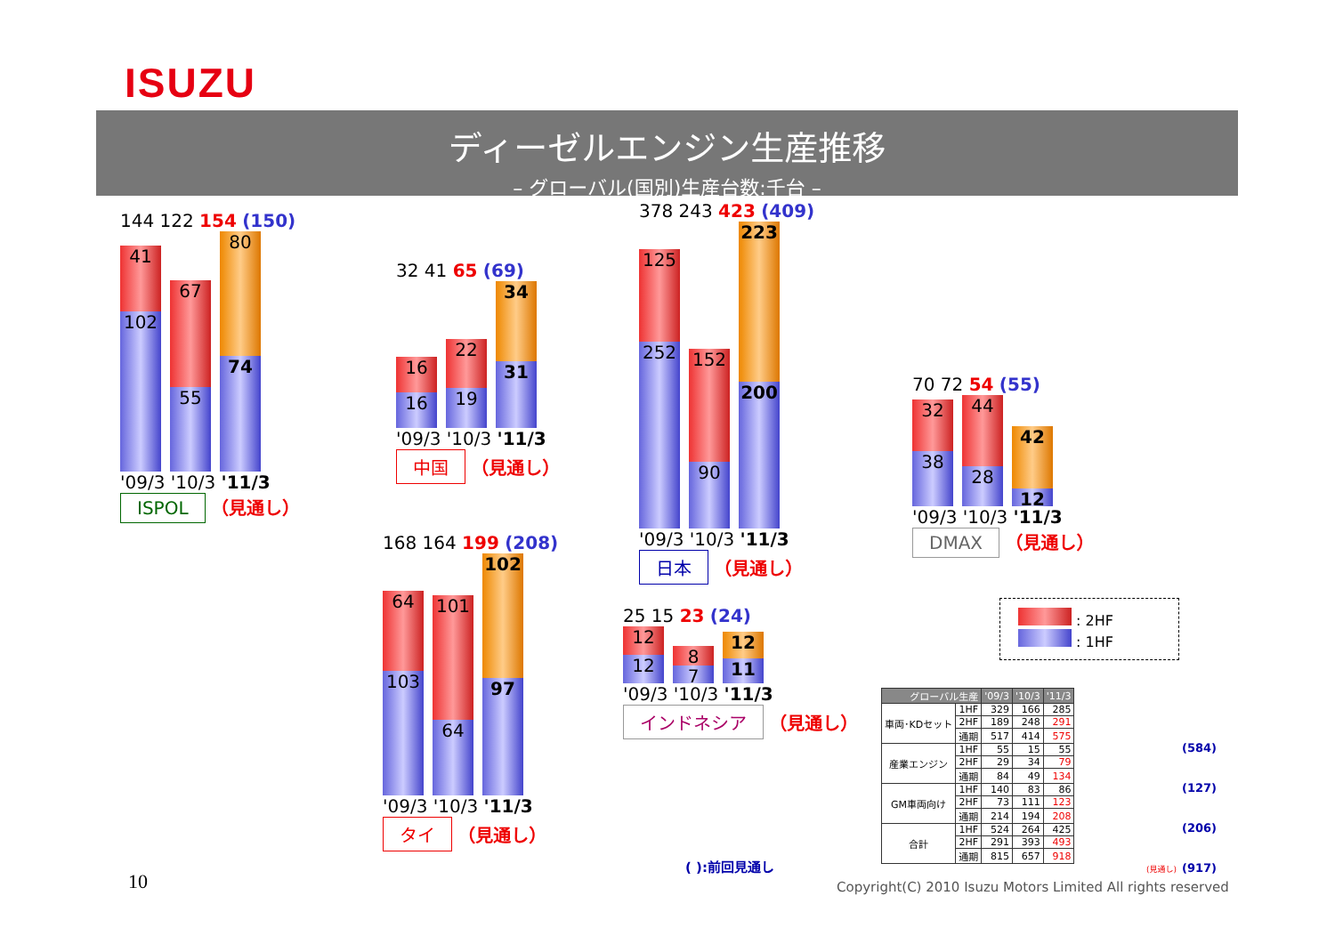ISUZU
ディーゼルエンジン生産推移
– グローバル(国別)生産台数:千台 –
144 122 154 (150)
41
102
67
55
80
74
'09/3 '10/3 '11/3
ISPOL （見通し）
32 41 65 (69)
16
16
22
19
34
31
'09/3 '10/3 '11/3
中国 （見通し）
378 243 423 (409)
125
252
152
90
223
200
'09/3 '10/3 '11/3
日本 （見通し）
70 72 54 (55)
32
38
44
28
42
12
'09/3 '10/3 '11/3
DMAX （見通し）
168 164 199 (208)
64
103
101
64
102
97
'09/3 '10/3 '11/3
タイ （見通し）
25 15 23 (24)
12
12
8
7
12
11
'09/3 '10/3 '11/3
インドネシア （見通し）
: 2HF
: 1HF
| グローバル生産 | | '09/3 | '10/3 | '11/3 |
| --- | --- | --- | --- | --- |
| 車両･KDセット | 1HF | 329 | 166 | 285 |
| | 2HF | 189 | 248 | 291 |
| | 通期 | 517 | 414 | 575 |
| 産業エンジン | 1HF | 55 | 15 | 55 |
| | 2HF | 29 | 34 | 79 |
| | 通期 | 84 | 49 | 134 |
| GM車両向け | 1HF | 140 | 83 | 86 |
| | 2HF | 73 | 111 | 123 |
| | 通期 | 214 | 194 | 208 |
| 合計 | 1HF | 524 | 264 | 425 |
| | 2HF | 291 | 393 | 493 |
| | 通期 | 815 | 657 | 918 |
(584)
(127)
(206)
(917)
(見通し)
( ):前回見通し
10
Copyright(C) 2010 Isuzu Motors Limited All rights reserved